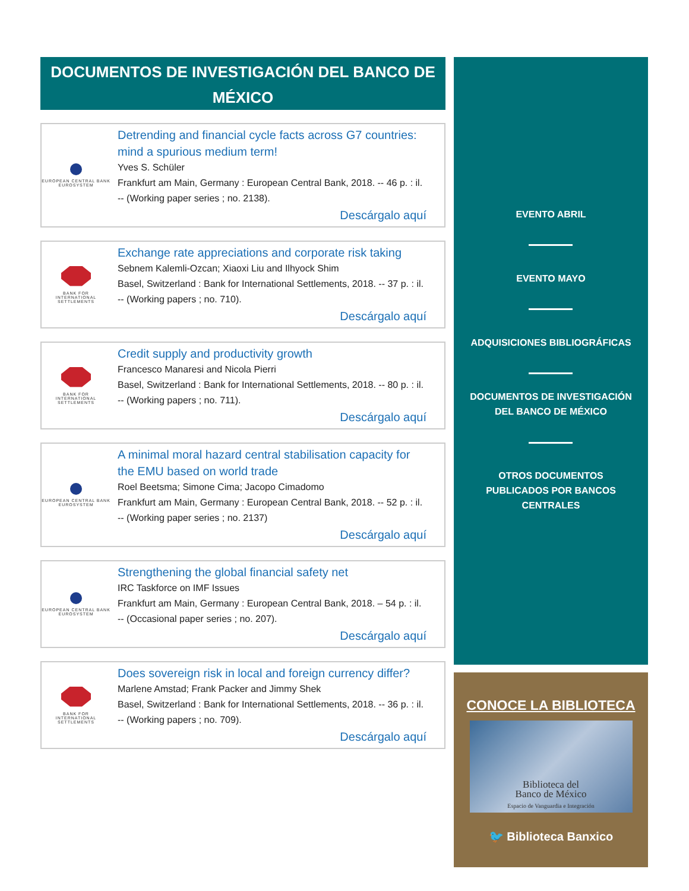DOCUMENTOS DE INVESTIGACIÓN DEL BANCO DE MÉXICO
EUROPEAN CENTRAL BANK
EUROSYSTEM
Detrending and financial cycle facts across G7 countries: mind a spurious medium term!
Yves S. Schüler
Frankfurt am Main, Germany : European Central Bank, 2018. -- 46 p. : il. -- (Working paper series ; no. 2138).
Descárgalo aquí
BANK FOR
INTERNATIONAL
SETTLEMENTS
Exchange rate appreciations and corporate risk taking
Sebnem Kalemli-Ozcan; Xiaoxi Liu and Ilhyock Shim
Basel, Switzerland : Bank for International Settlements, 2018. -- 37 p. : il. -- (Working papers ; no. 710).
Descárgalo aquí
BANK FOR
INTERNATIONAL
SETTLEMENTS
Credit supply and productivity growth
Francesco Manaresi and Nicola Pierri
Basel, Switzerland : Bank for International Settlements, 2018. -- 80 p. : il. -- (Working papers ; no. 711).
Descárgalo aquí
EUROPEAN CENTRAL BANK
EUROSYSTEM
A minimal moral hazard central stabilisation capacity for the EMU based on world trade
Roel Beetsma; Simone Cima; Jacopo Cimadomo
Frankfurt am Main, Germany : European Central Bank, 2018. -- 52 p. : il. -- (Working paper series ; no. 2137)
Descárgalo aquí
EUROPEAN CENTRAL BANK
EUROSYSTEM
Strengthening the global financial safety net
IRC Taskforce on IMF Issues
Frankfurt am Main, Germany : European Central Bank, 2018. – 54 p. : il. -- (Occasional paper series ; no. 207).
Descárgalo aquí
BANK FOR
INTERNATIONAL
SETTLEMENTS
Does sovereign risk in local and foreign currency differ?
Marlene Amstad; Frank Packer and Jimmy Shek
Basel, Switzerland : Bank for International Settlements, 2018. -- 36 p. : il. -- (Working papers ; no. 709).
Descárgalo aquí
EVENTO ABRIL
EVENTO MAYO
ADQUISICIONES BIBLIOGRÁFICAS
DOCUMENTOS DE INVESTIGACIÓN
DEL BANCO DE MÉXICO
OTROS DOCUMENTOS
PUBLICADOS POR BANCOS
CENTRALES
CONOCE LA BIBLIOTECA
Biblioteca del
Banco de México
Espacio de Vanguardia e Integración
🐦 Biblioteca Banxico